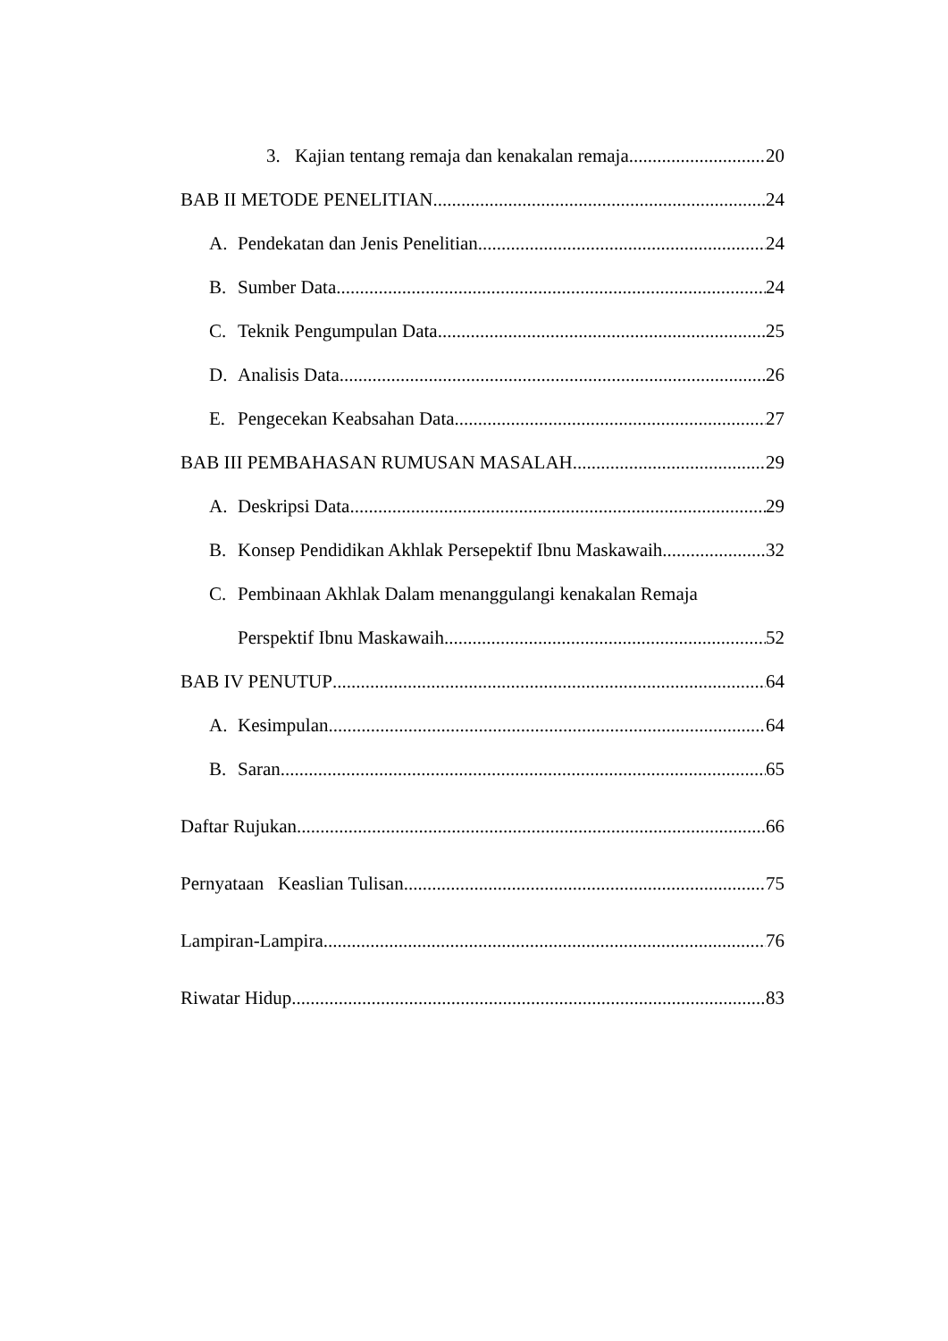3. Kajian tentang remaja dan kenakalan remaja 20
BAB II METODE PENELITIAN 24
A. Pendekatan dan Jenis Penelitian 24
B. Sumber Data 24
C. Teknik Pengumpulan Data 25
D. Analisis Data 26
E. Pengecekan Keabsahan Data 27
BAB III PEMBAHASAN RUMUSAN MASALAH 29
A. Deskripsi Data 29
B. Konsep Pendidikan Akhlak Persepektif Ibnu Maskawaih 32
C. Pembinaan Akhlak Dalam menanggulangi kenakalan Remaja
Perspektif Ibnu Maskawaih 52
BAB IV PENUTUP 64
A. Kesimpulan 64
B. Saran 65
Daftar Rujukan 66
Pernyataan Keaslian Tulisan 75
Lampiran-Lampira 76
Riwatar Hidup 83